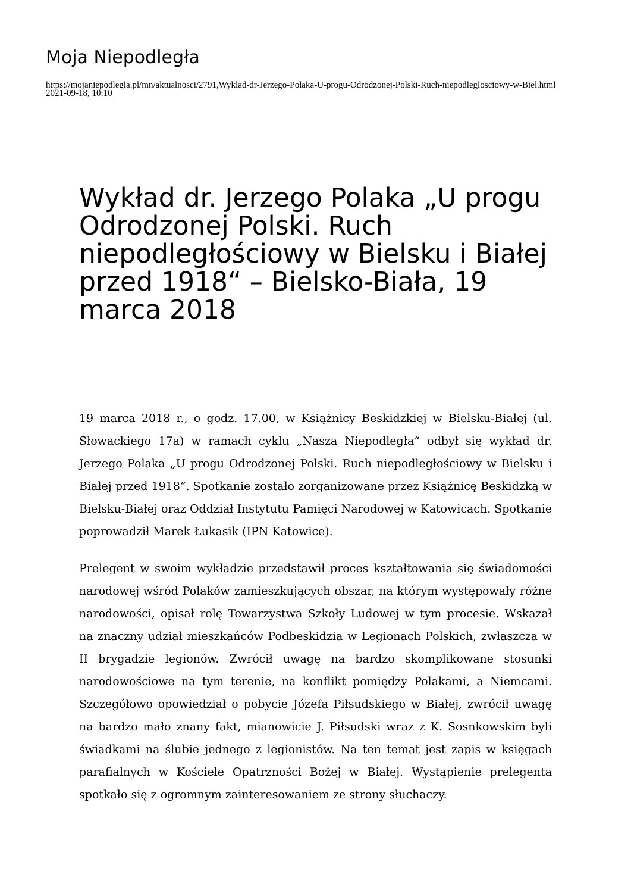Moja Niepodległa
https://mojaniepodlegla.pl/mn/aktualnosci/2791,Wyklad-dr-Jerzego-Polaka-U-progu-Odrodzonej-Polski-Ruch-niepodleglosciowy-w-Biel.html
2021-09-18, 10:10
Wykład dr. Jerzego Polaka „U progu Odrodzonej Polski. Ruch niepodległościowy w Bielsku i Białej przed 1918“ – Bielsko-Biała, 19 marca 2018
19 marca 2018 r., o godz. 17.00, w Książnicy Beskidzkiej w Bielsku-Białej (ul. Słowackiego 17a) w ramach cyklu „Nasza Niepodległa“ odbył się wykład dr. Jerzego Polaka „U progu Odrodzonej Polski. Ruch niepodległościowy w Bielsku i Białej przed 1918“. Spotkanie zostało zorganizowane przez Książnicę Beskidzką w Bielsku-Białej oraz Oddział Instytutu Pamięci Narodowej w Katowicach. Spotkanie poprowadził Marek Łukasik (IPN Katowice).
Prelegent w swoim wykładzie przedstawił proces kształtowania się świadomości narodowej wśród Polaków zamieszkujących obszar, na którym występowały różne narodowości, opisał rolę Towarzystwa Szkoły Ludowej w tym procesie. Wskazał na znaczny udział mieszkańców Podbeskidzia w Legionach Polskich, zwłaszcza w II brygadzie legionów. Zwrócił uwagę na bardzo skomplikowane stosunki narodowościowe na tym terenie, na konflikt pomiędzy Polakami, a Niemcami. Szczegółowo opowiedział o pobycie Józefa Piłsudskiego w Białej, zwrócił uwagę na bardzo mało znany fakt, mianowicie J. Piłsudski wraz z K. Sosnkowskim byli świadkami na ślubie jednego z legionistów. Na ten temat jest zapis w księgach parafialnych w Kościele Opatrzności Bożej w Białej. Wystąpienie prelegenta spotkało się z ogromnym zainteresowaniem ze strony słuchaczy.